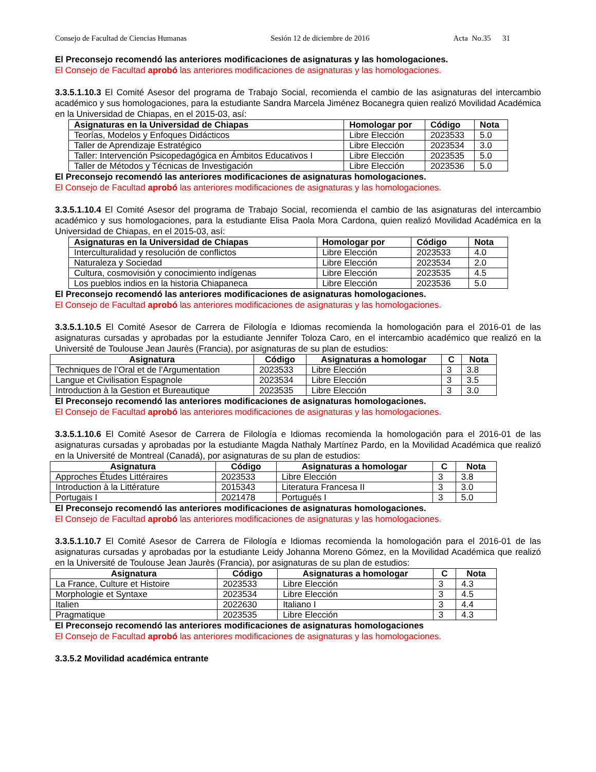Consejo de Facultad de Ciencias Humanas Sesión 12 de diciembre de 2016 Acta No.35 31
El Preconsejo recomendó las anteriores modificaciones de asignaturas y las homologaciones.
El Consejo de Facultad aprobó las anteriores modificaciones de asignaturas y las homologaciones.
3.3.5.1.10.3 El Comité Asesor del programa de Trabajo Social, recomienda el cambio de las asignaturas del intercambio académico y sus homologaciones, para la estudiante Sandra Marcela Jiménez Bocanegra quien realizó Movilidad Académica en la Universidad de Chiapas, en el 2015-03, así:
| Asignaturas en la Universidad de Chiapas | Homologar por | Código | Nota |
| --- | --- | --- | --- |
| Teorías, Modelos y Enfoques Didácticos | Libre Elección | 2023533 | 5.0 |
| Taller de Aprendizaje Estratégico | Libre Elección | 2023534 | 3.0 |
| Taller: Intervención Psicopedagógica en Ámbitos Educativos I | Libre Elección | 2023535 | 5.0 |
| Taller de Métodos y Técnicas de Investigación | Libre Elección | 2023536 | 5.0 |
El Preconsejo recomendó las anteriores modificaciones de asignaturas homologaciones.
El Consejo de Facultad aprobó las anteriores modificaciones de asignaturas y las homologaciones.
3.3.5.1.10.4 El Comité Asesor del programa de Trabajo Social, recomienda el cambio de las asignaturas del intercambio académico y sus homologaciones, para la estudiante Elisa Paola Mora Cardona, quien realizó Movilidad Académica en la Universidad de Chiapas, en el 2015-03, así:
| Asignaturas en la Universidad de Chiapas | Homologar por | Código | Nota |
| --- | --- | --- | --- |
| Interculturalidad y resolución de conflictos | Libre Elección | 2023533 | 4.0 |
| Naturaleza y Sociedad | Libre Elección | 2023534 | 2.0 |
| Cultura, cosmovisión y conocimiento indígenas | Libre Elección | 2023535 | 4.5 |
| Los pueblos indios en la historia Chiapaneca | Libre Elección | 2023536 | 5.0 |
El Preconsejo recomendó las anteriores modificaciones de asignaturas homologaciones.
El Consejo de Facultad aprobó las anteriores modificaciones de asignaturas y las homologaciones.
3.3.5.1.10.5 El Comité Asesor de Carrera de Filología e Idiomas recomienda la homologación para el 2016-01 de las asignaturas cursadas y aprobadas por la estudiante Jennifer Toloza Caro, en el intercambio académico que realizó en la Université de Toulouse Jean Jaurès (Francia), por asignaturas de su plan de estudios:
| Asignatura | Código | Asignaturas a homologar | C | Nota |
| --- | --- | --- | --- | --- |
| Techniques de l’Oral et de l’Argumentation | 2023533 | Libre Elección | 3 | 3.8 |
| Langue et Civilisation Espagnole | 2023534 | Libre Elección | 3 | 3.5 |
| Introduction à la Gestion et Bureautique | 2023535 | Libre Elección | 3 | 3.0 |
El Preconsejo recomendó las anteriores modificaciones de asignaturas homologaciones.
El Consejo de Facultad aprobó las anteriores modificaciones de asignaturas y las homologaciones.
3.3.5.1.10.6 El Comité Asesor de Carrera de Filología e Idiomas recomienda la homologación para el 2016-01 de las asignaturas cursadas y aprobadas por la estudiante Magda Nathaly Martínez Pardo, en la Movilidad Académica que realizó en la Université de Montreal (Canadá), por asignaturas de su plan de estudios:
| Asignatura | Código | Asignaturas a homologar | C | Nota |
| --- | --- | --- | --- | --- |
| Approches Études Littéraires | 2023533 | Libre Elección | 3 | 3.8 |
| Introduction à la Littérature | 2015343 | Literatura Francesa II | 3 | 3.0 |
| Portugais I | 2021478 | Portugués I | 3 | 5.0 |
El Preconsejo recomendó las anteriores modificaciones de asignaturas homologaciones.
El Consejo de Facultad aprobó las anteriores modificaciones de asignaturas y las homologaciones.
3.3.5.1.10.7 El Comité Asesor de Carrera de Filología e Idiomas recomienda la homologación para el 2016-01 de las asignaturas cursadas y aprobadas por la estudiante Leidy Johanna Moreno Gómez, en la Movilidad Académica que realizó en la Université de Toulouse Jean Jaurès (Francia), por asignaturas de su plan de estudios:
| Asignatura | Código | Asignaturas a homologar | C | Nota |
| --- | --- | --- | --- | --- |
| La France, Culture et Histoire | 2023533 | Libre Elección | 3 | 4.3 |
| Morphologie et Syntaxe | 2023534 | Libre Elección | 3 | 4.5 |
| Italien | 2022630 | Italiano I | 3 | 4.4 |
| Pragmatique | 2023535 | Libre Elección | 3 | 4.3 |
El Preconsejo recomendó las anteriores modificaciones de asignaturas homologaciones
El Consejo de Facultad aprobó las anteriores modificaciones de asignaturas y las homologaciones.
3.3.5.2 Movilidad académica entrante